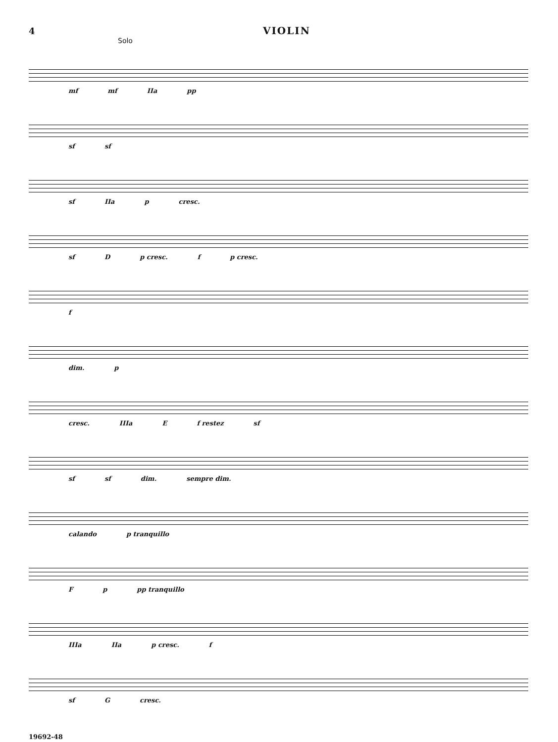4 VIOLIN
Solo
mf mf IIa pp
sf sf
sf IIa p cresc.
sf D p cresc. f p cresc.
f
dim. p
cresc. IIIa E f restez sf
sf sf dim. sempre dim.
calando p tranquillo
Fp pp tranquillo
IIIa IIa p cresc. f
sf G cresc.
19692-48